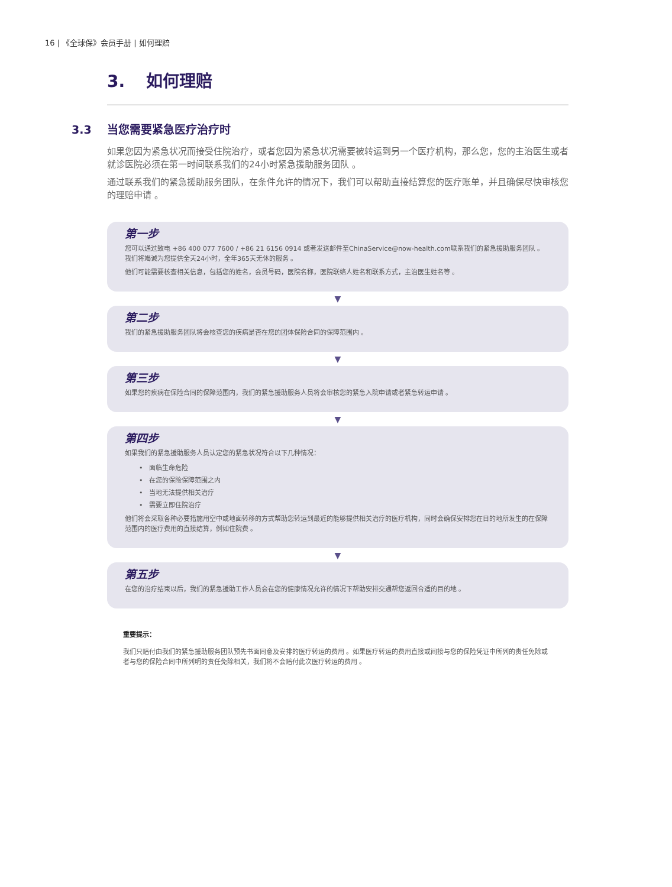16 | 《全球保》会员手册 | 如何理赔
3. 如何理赔
3.3 当您需要紧急医疗治疗时
如果您因为紧急状况而接受住院治疗，或者您因为紧急状况需要被转运到另一个医疗机构，那么您，您的主治医生或者就诊医院必须在第一时间联系我们的24小时紧急援助服务团队 。
通过联系我们的紧急援助服务团队，在条件允许的情况下，我们可以帮助直接结算您的医疗账单，并且确保尽快审核您的理赔申请 。
第一步
您可以通过致电 +86 400 077 7600 / +86 21 6156 0914 或者发送邮件至ChinaService@now-health.com联系我们的紧急援助服务团队 。
我们将竭诚为您提供全天24小时，全年365天无休的服务 。
他们可能需要核查相关信息，包括您的姓名，会员号码，医院名称，医院联络人姓名和联系方式，主治医生姓名等 。
▼
第二步
我们的紧急援助服务团队将会核查您的疾病是否在您的团体保险合同的保障范围内 。
▼
第三步
如果您的疾病在保险合同的保障范围内，我们的紧急援助服务人员将会审核您的紧急入院申请或者紧急转运申请 。
▼
第四步
如果我们的紧急援助服务人员认定您的紧急状况符合以下几种情况：
• 面临生命危险
• 在您的保险保障范围之内
• 当地无法提供相关治疗
• 需要立即住院治疗
他们将会采取各种必要措施用空中或地面转移的方式帮助您转运到最近的能够提供相关治疗的医疗机构，同时会确保安排您在目的地所发生的在保障范围内的医疗费用的直接结算，例如住院费 。
▼
第五步
在您的治疗结束以后，我们的紧急援助工作人员会在您的健康情况允许的情况下帮助安排交通帮您返回合适的目的地 。
重要提示：
我们只赔付由我们的紧急援助服务团队预先书面同意及安排的医疗转运的费用 。如果医疗转运的费用直接或间接与您的保险凭证中所列的责任免除或者与您的保险合同中所列明的责任免除相关，我们将不会赔付此次医疗转运的费用 。